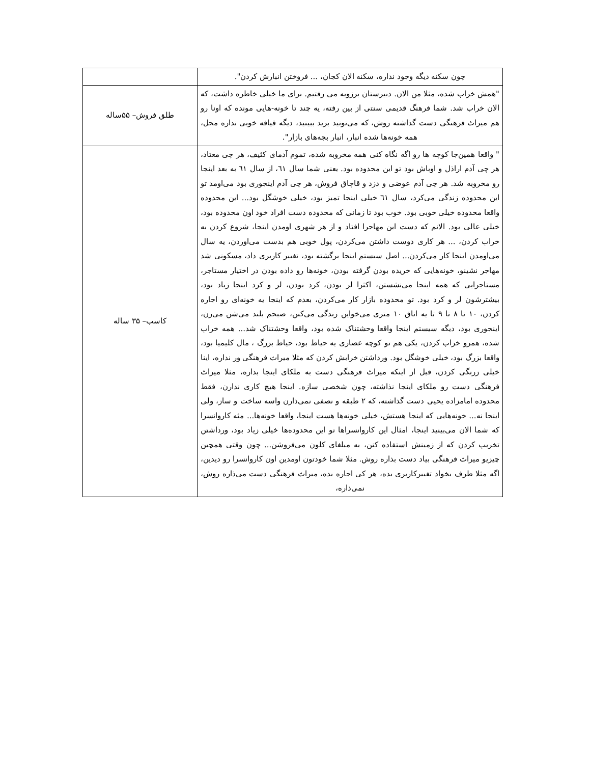| چون سکنه دیگه وجود نداره، سکنه الان کجان، ... فروختن انبارش کردن". | |
| "همش خراب شده، مثلا من الان. دبیرستان برزویه می رفتیم. برای ما خیلی خاطره داشت، که الان خراب شد. شما فرهنگ قدیمی سنتی از بین رفته، یه چند تا خونه-هایی مونده که اونا رو هم میراث فرهنگی دست گذاشته روش، که می‌تونید برید ببینید، دیگه قیافه خوبی نداره محل، همه خونه‌ها شده انبار، انبار بچه‌های بازار". | طلق فروش– ۵۵ساله |
| " واقعا همین‌جا کوچه ها رو اگه نگاه کنی همه مخروبه شده، تموم آدمای کثیف، هر چی معتاد، هر چی آدم اراذل و اوباش بود تو این محدوده بود. یعنی شما سال ٦١، از سال ٦١ به بعد اینجا رو مخروبه شد. هر چی آدم عوضی و دزد و قاچاق فروش، هر چی آدم اینجوری بود می‌اومد تو این محدوده زندگی می‌کرد، سال ٦١ خیلی اینجا تمیز بود، خیلی خوشگل بود... این محدوده واقعا محدوده خیلی خوبی بود. خوب بود تا زمانی که محدوده دست افراد خود اون محدوده بود، خیلی عالی بود. الانم که دست این مهاجرا افتاد و از هر شهری اومدن اینجا، شروع کردن به خراب کردن، ... هر کاری دوست داشتن می‌کردن، پول خوبی هم بدست می‌اوردن، یه سال می‌اومدن اینجا کار می‌کردن... اصل سیستم اینجا برگشته بود، تغییر کاربری داد، مسکونی شد مهاجر نشینو، خونه‌هایی که خریده بودن گرفته بودن، خونه‌ها رو داده بودن در اختیار مستاجر، مستاجرایی که همه اینجا می‌نشستن، اکثرا لر بودن، کرد بودن، لر و کرد اینجا زیاد بود، بیشترشون لر و کرد بود. تو محدوده بازار کار می‌کردن، بعدم که اینجا یه خونه‌ای رو اجاره کردن، ۱۰ تا ۸ تا ۹ تا یه اتاق ۱۰ متری می‌خواین زندگی می‌کنن، صبحم بلند می‌شن می‌رن، اینجوری بود، دیگه سیستم اینجا واقعا وحشتناک شده بود، واقعا وحشتناک شد... همه خراب شده، همرو خراب کردن، یکی هم تو کوچه عصاری یه حیاط بود، حیاط بزرگ ، مال کلیمیا بود، واقعا بزرگ بود، خیلی خوشگل بود. ورداشتن خرابش کردن که مثلا میراث فرهنگی ور نداره، اینا خیلی زرنگی کردن، قبل از اینکه میراث فرهنگی دست به ملکای اینجا بذاره، مثلا میراث فرهنگی دست رو ملکای اینجا نذاشته، چون شخصی سازه. اینجا هیچ کاری ندارن، فقط محدوده امامزاده یحیی دست گذاشته، که ۲ طبقه و نصفی نمی‌ذارن واسه ساخت و ساز، ولی اینجا نه... خونه‌هایی که اینجا هستش، خیلی خونه‌ها هست اینجا، واقعا خونه‌ها... مثه کاروانسرا که شما الان می‌بینید اینجا، امثال این کاروانسراها تو این محدوده‌ها خیلی زیاد بود، ورداشتن تخریب کردن که از زمینش استفاده کنن، به مبلغای کلون می‌فروشن... چون وقتی همچین چیزیو میراث فرهنگی بیاد دست بذاره روش. مثلا شما خودتون اومدین اون کاروانسرا رو دیدین، اگه مثلا طرف بخواد تغییرکاربری بده، هر کی اجاره بده، میراث فرهنگی دست می‌ذاره روش، نمی‌ذاره، | کاسب– ۳۵ ساله |